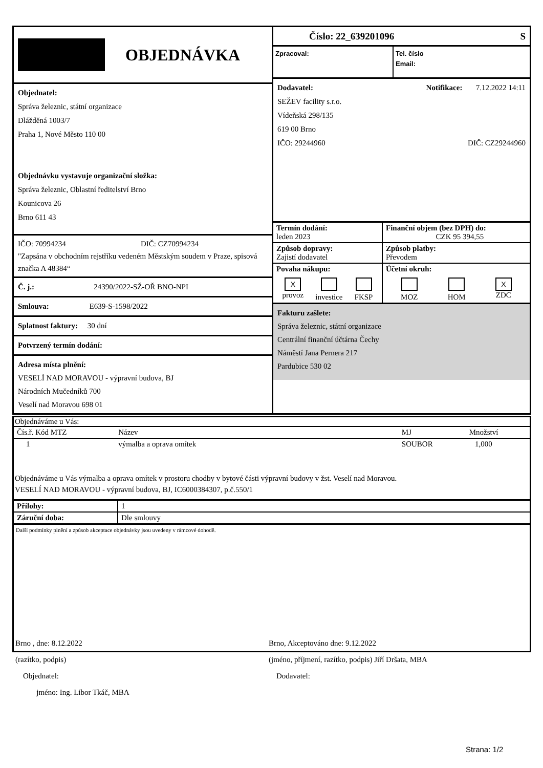OBJEDNÁVKA
Objednatel:
Správa železnic, státní organizace
Dlážděná 1003/7
Praha 1, Nové Město 110 00
Objednávku vystavuje organizační složka:
Správa železnic, Oblastní ředitelství Brno
Kounicova 26
Brno 611 43
IČO: 70994234 DIČ: CZ70994234
"Zapsána v obchodním rejstříku vedeném Městským soudem v Praze, spisová značka A 48384“
Č. j.: 24390/2022-SŽ-OŘ BNO-NPI
Smlouva: E639-S-1598/2022
Splatnost faktury: 30 dní
Potvrzený termín dodání:
Adresa místa plnění:
VESELÍ NAD MORAVOU - výpravní budova, BJ
Národních Mučedníků 700
Veselí nad Moravou 698 01
Číslo: 22_639201096 S
Zpracoval: Tel. číslo
Email:
Dodavatel: Notifikace: 7.12.2022 14:11
SEŽEV facility s.r.o.
Vídeňská 298/135
619 00 Brno
IČO: 29244960 DIČ: CZ29244960
| Termín dodání: leden 2023 | Finanční objem (bez DPH) do: CZK 95 394,55 |
| Způsob dopravy: Zajistí dodavatel | Způsob platby: Převodem |
| Povaha nákupu: X provoz investice FKSP | Účetní okruh: MOZ HOM X ZDC |
Fakturu zašlete:
Správa železnic, státní organizace
Centrální finanční účtárna Čechy
Náměstí Jana Pernera 217
Pardubice 530 02
| Objednáváme u Vás: | | | | |
| Čís.ř. Kód MTZ | Název | | MJ | Množství |
| 1 | výmalba a oprava omítek | | SOUBOR | 1,000 |
Objednáváme u Vás výmalba a oprava omítek v prostoru chodby v bytové části výpravní budovy v žst. Veselí nad Moravou.
VESELÍ NAD MORAVOU - výpravní budova, BJ, IC6000384307, p.č.550/1
| Přílohy: | 1 |
| Záruční doba: | Dle smlouvy |
Další podmínky plnění a způsob akceptace objednávky jsou uvedeny v rámcové dohodě.
Brno , dne: 8.12.2022
(razítko, podpis)
Objednatel:
jméno: Ing. Libor Tkáč, MBA
Brno, Akceptováno dne: 9.12.2022
(jméno, příjmení, razítko, podpis) Jiří Dršata, MBA
Dodavatel:
Strana: 1/2